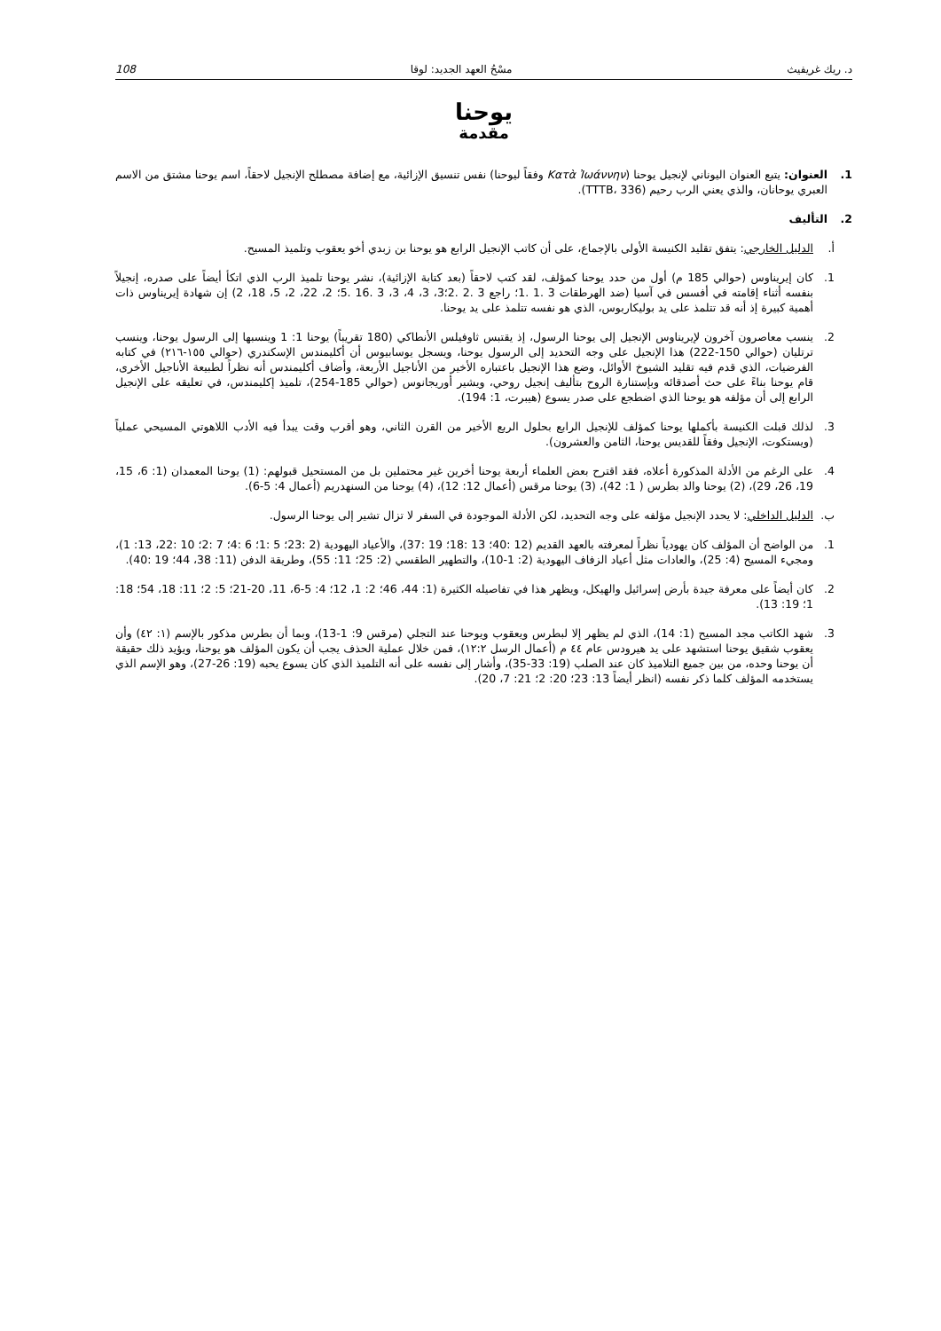د. ريك غريفيث مسْحُ العهد الجديد: لوقا 108
يوحنا
مقدمة
1. العنوان: يتبع العنوان اليوناني لإنجيل يوحنا (Κατὰ Ἰωάννην وفقاً ليوحنا) نفس تنسيق الإزائية، مع إضافة مصطلح الإنجيل لاحقاً، اسم يوحنا مشتق من الاسم العبري يوحانان، والذي يعني الرب رحيم (TTTB، 336).
2. التأليف
أ. الدليل الخارجي: يتفق تقليد الكنيسة الأولى بالإجماع، على أن كاتب الإنجيل الرابع هو يوحنا بن زبدي أخو يعقوب وتلميذ المسيح.
1. كان إيريناوس (حوالي 185 م) أول من حدد يوحنا كمؤلف، لقد كتب لاحقاً (بعد كتابة الإزائية)، نشر يوحنا تلميذ الرب الذي اتكأ أيضاً على صدره، إنجيلاً بنفسه أثناء إقامته في أفسس في آسيا (ضد الهرطقات 3 .1 .1؛ راجع 3 .2 .2؛3، 3، 4، 3، 3 .16 .5؛ 2، 22، 2، 5، 18، 2) إن شهادة إيريناوس ذات أهمية كبيرة إذ أنه قد تتلمذ على يد بوليكاربوس، الذي هو نفسه تتلمذ على يد يوحنا.
2. ينسب معاصرون آخرون لإيريناوس الإنجيل إلى يوحنا الرسول، إذ يقتبس ثاوفيلس الأنطاكي (180 تقريباً) يوحنا 1: 1 وينسبها إلى الرسول يوحنا، وينسب ترتليان (حوالي 150-222) هذا الإنجيل على وجه التحديد إلى الرسول يوحنا، ويسجل يوسابيوس أن أكليمندس الإسكندري (حوالي ١٥٥-٢١٦) في كتابه الفرضيات، الذي قدم فيه تقليد الشيوخ الأوائل، وضع هذا الإنجيل باعتباره الأخير من الأناجيل الأربعة، وأضاف أكليمندس أنه نظراً لطبيعة الأناجيل الأخرى، قام يوحنا بناءً على حث أصدقائه وبإستنارة الروح بتأليف إنجيل روحي، ويشير أوريجانوس (حوالي 185-254)، تلميذ إكليمندس، في تعليقه على الإنجيل الرابع إلى أن مؤلفه هو يوحنا الذي اضطجع على صدر يسوع (هيبرت، 1: 194).
3. لذلك قبلت الكنيسة بأكملها يوحنا كمؤلف للإنجيل الرابع بحلول الربع الأخير من القرن الثاني، وهو أقرب وقت يبدأ فيه الأدب اللاهوتي المسيحي عملياً (ويستكوت، الإنجيل وفقاً للقديس يوحنا، الثامن والعشرون).
4. على الرغم من الأدلة المذكورة أعلاه، فقد اقترح بعض العلماء أربعة يوحنا أخرين غير محتملين بل من المستحيل قبولهم: (1) يوحنا المعمدان (1: 6، 15، 19، 26، 29)، (2) يوحنا والد بطرس ( 1: 42)، (3) يوحنا مرقس (أعمال 12: 12)، (4) يوحنا من السنهدريم (أعمال 4: 5-6).
ب. الدليل الداخلي: لا يحدد الإنجيل مؤلفه على وجه التحديد، لكن الأدلة الموجودة في السفر لا تزال تشير إلى يوحنا الرسول.
1. من الواضح أن المؤلف كان يهودياً نظراً لمعرفته بالعهد القديم (12 :40؛ 13 :18؛ 19 :37)، والأعياد اليهودية (2 :23؛ 5 :1؛ 6 :4؛ 7 :2؛ 10 :22، 13: 1)، ومجيء المسيح (4: 25)، والعادات مثل أعياد الزفاف اليهودية (2: 1-10)، والتطهير الطقسي (2: 25؛ 11: 55)، وطريقة الدفن (11: 38، 44؛ 19 :40).
2. كان أيضاً على معرفة جيدة بأرض إسرائيل والهيكل، ويظهر هذا في تفاصيله الكثيرة (1: 44، 46؛ 2: 1، 12؛ 4: 5-6، 11، 20-21؛ 5: 2؛ 11: 18، 54؛ 18: 1؛ 19: 13).
3. شهد الكاتب مجد المسيح (1: 14)، الذي لم يظهر إلا لبطرس ويعقوب ويوحنا عند التجلي (مرقس 9: 1-13)، وبما أن بطرس مذكور بالإسم (١: ٤٢) وأن يعقوب شقيق يوحنا استشهد على يد هيرودس عام ٤٤ م (أعمال الرسل ١٢:٢)، فمن خلال عملية الحذف يجب أن يكون المؤلف هو يوحنا، ويؤيد ذلك حقيقة أن يوحنا وحده، من بين جميع التلاميذ كان عند الصلب (19: 33-35)، وأشار إلى نفسه على أنه التلميذ الذي كان يسوع يحبه (19: 26-27)، وهو الإسم الذي يستخدمه المؤلف كلما ذكر نفسه (انظر أيضاً 13: 23؛ 20: 2؛ 21: 7، 20).